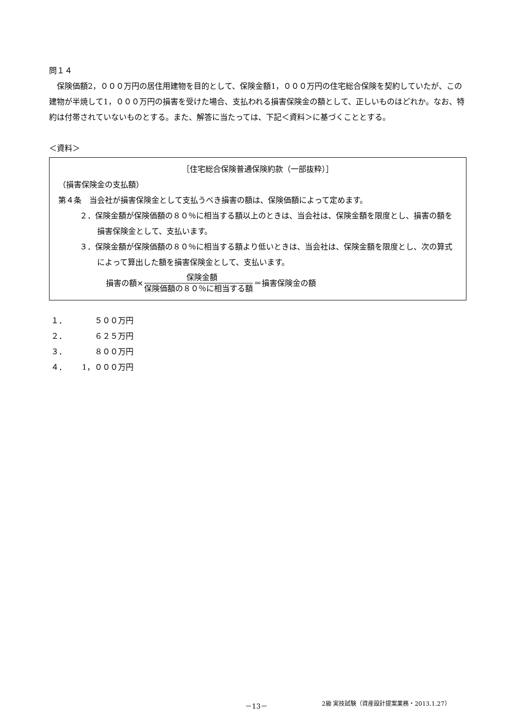問１４
保険価額2，０００万円の居住用建物を目的として、保険金額1，０００万円の住宅総合保険を契約していたが、この建物が半焼して1，０００万円の損害を受けた場合、支払われる損害保険金の額として、正しいものはどれか。なお、特約は付帯されていないものとする。また、解答に当たっては、下記＜資料＞に基づくこととする。
＜資料＞
［住宅総合保険普通保険約款（一部抜粋）］
（損害保険金の支払額）
第４条　当会社が損害保険金として支払うべき損害の額は、保険価額によって定めます。
２．保険金額が保険価額の８０％に相当する額以上のときは、当会社は、保険金額を限度とし、損害の額を損害保険金として、支払います。
３．保険金額が保険価額の８０％に相当する額より低いときは、当会社は、保険金額を限度とし、次の算式によって算出した額を損害保険金として、支払います。
損害の額× 保険金額 保険価額の８０％に相当する額 ＝損害保険金の額
１． ５００万円
２． ６２５万円
３． ８００万円
４． 1，０００万円
－13－ 2級 実技試験（資産設計提案業務・2013.1.27）